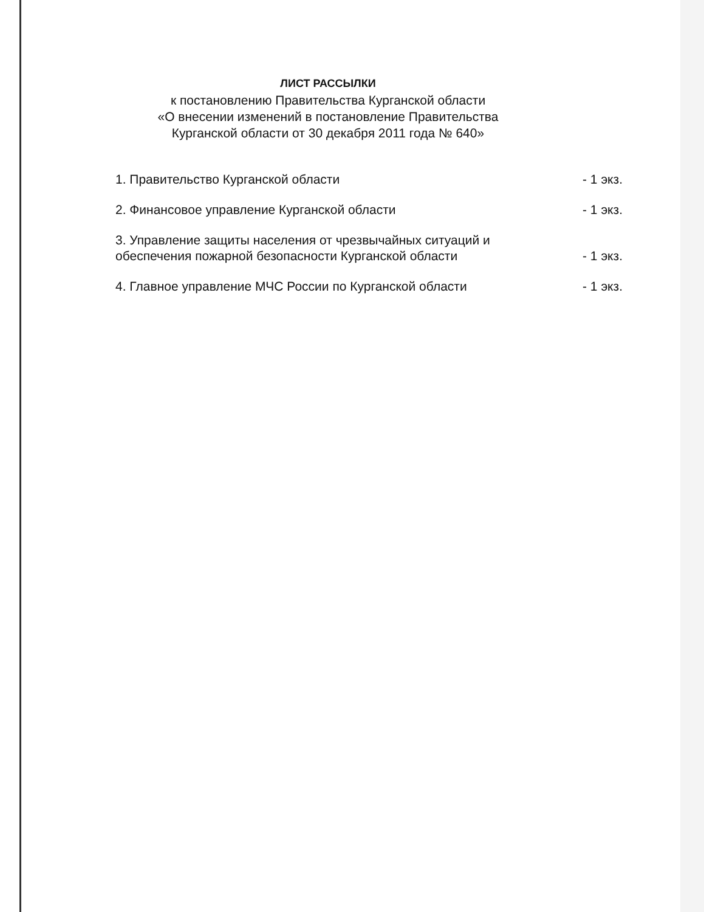ЛИСТ РАССЫЛКИ
к постановлению Правительства Курганской области
«О внесении изменений в постановление Правительства
Курганской области от 30 декабря 2011 года № 640»
1. Правительство Курганской области - 1 экз.
2. Финансовое управление Курганской области - 1 экз.
3. Управление защиты населения от чрезвычайных ситуаций и
обеспечения пожарной безопасности Курганской области - 1 экз.
4. Главное управление МЧС России по Курганской области - 1 экз.